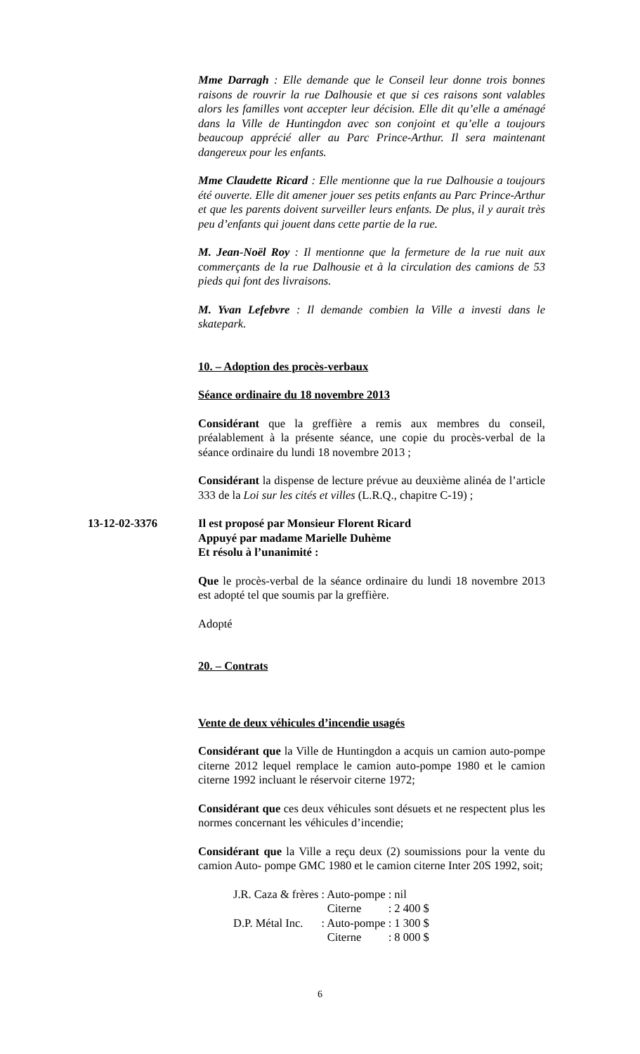Mme Darragh : Elle demande que le Conseil leur donne trois bonnes raisons de rouvrir la rue Dalhousie et que si ces raisons sont valables alors les familles vont accepter leur décision. Elle dit qu’elle a aménagé dans la Ville de Huntingdon avec son conjoint et qu’elle a toujours beaucoup apprécié aller au Parc Prince-Arthur. Il sera maintenant dangereux pour les enfants.
Mme Claudette Ricard : Elle mentionne que la rue Dalhousie a toujours été ouverte. Elle dit amener jouer ses petits enfants au Parc Prince-Arthur et que les parents doivent surveiller leurs enfants. De plus, il y aurait très peu d’enfants qui jouent dans cette partie de la rue.
M. Jean-Noël Roy : Il mentionne que la fermeture de la rue nuit aux commerçants de la rue Dalhousie et à la circulation des camions de 53 pieds qui font des livraisons.
M. Yvan Lefebvre : Il demande combien la Ville a investi dans le skatepark.
10. – Adoption des procès-verbaux
Séance ordinaire du 18 novembre 2013
Considérant que la greffière a remis aux membres du conseil, préalablement à la présente séance, une copie du procès-verbal de la séance ordinaire du lundi 18 novembre 2013 ;
Considérant la dispense de lecture prévue au deuxième alinéa de l’article 333 de la Loi sur les cités et villes (L.R.Q., chapitre C-19) ;
13-12-02-3376 Il est proposé par Monsieur Florent Ricard
Appuyé par madame Marielle Duhème
Et résolu à l’unanimité :
Que le procès-verbal de la séance ordinaire du lundi 18 novembre 2013 est adopté tel que soumis par la greffière.
Adopté
20. – Contrats
Vente de deux véhicules d’incendie usagés
Considérant que la Ville de Huntingdon a acquis un camion auto-pompe citerne 2012 lequel remplace le camion auto-pompe 1980 et le camion citerne 1992 incluant le réservoir citerne 1972;
Considérant que ces deux véhicules sont désuets et ne respectent plus les normes concernant les véhicules d’incendie;
Considérant que la Ville a reçu deux (2) soumissions pour la vente du camion Auto- pompe GMC 1980 et le camion citerne Inter 20S 1992, soit;
| J.R. Caza & frères | : Auto-pompe | : nil |
| | Citerne | : 2 400 $ |
| D.P. Métal Inc. | : Auto-pompe | : 1 300 $ |
| | Citerne | : 8 000 $ |
6